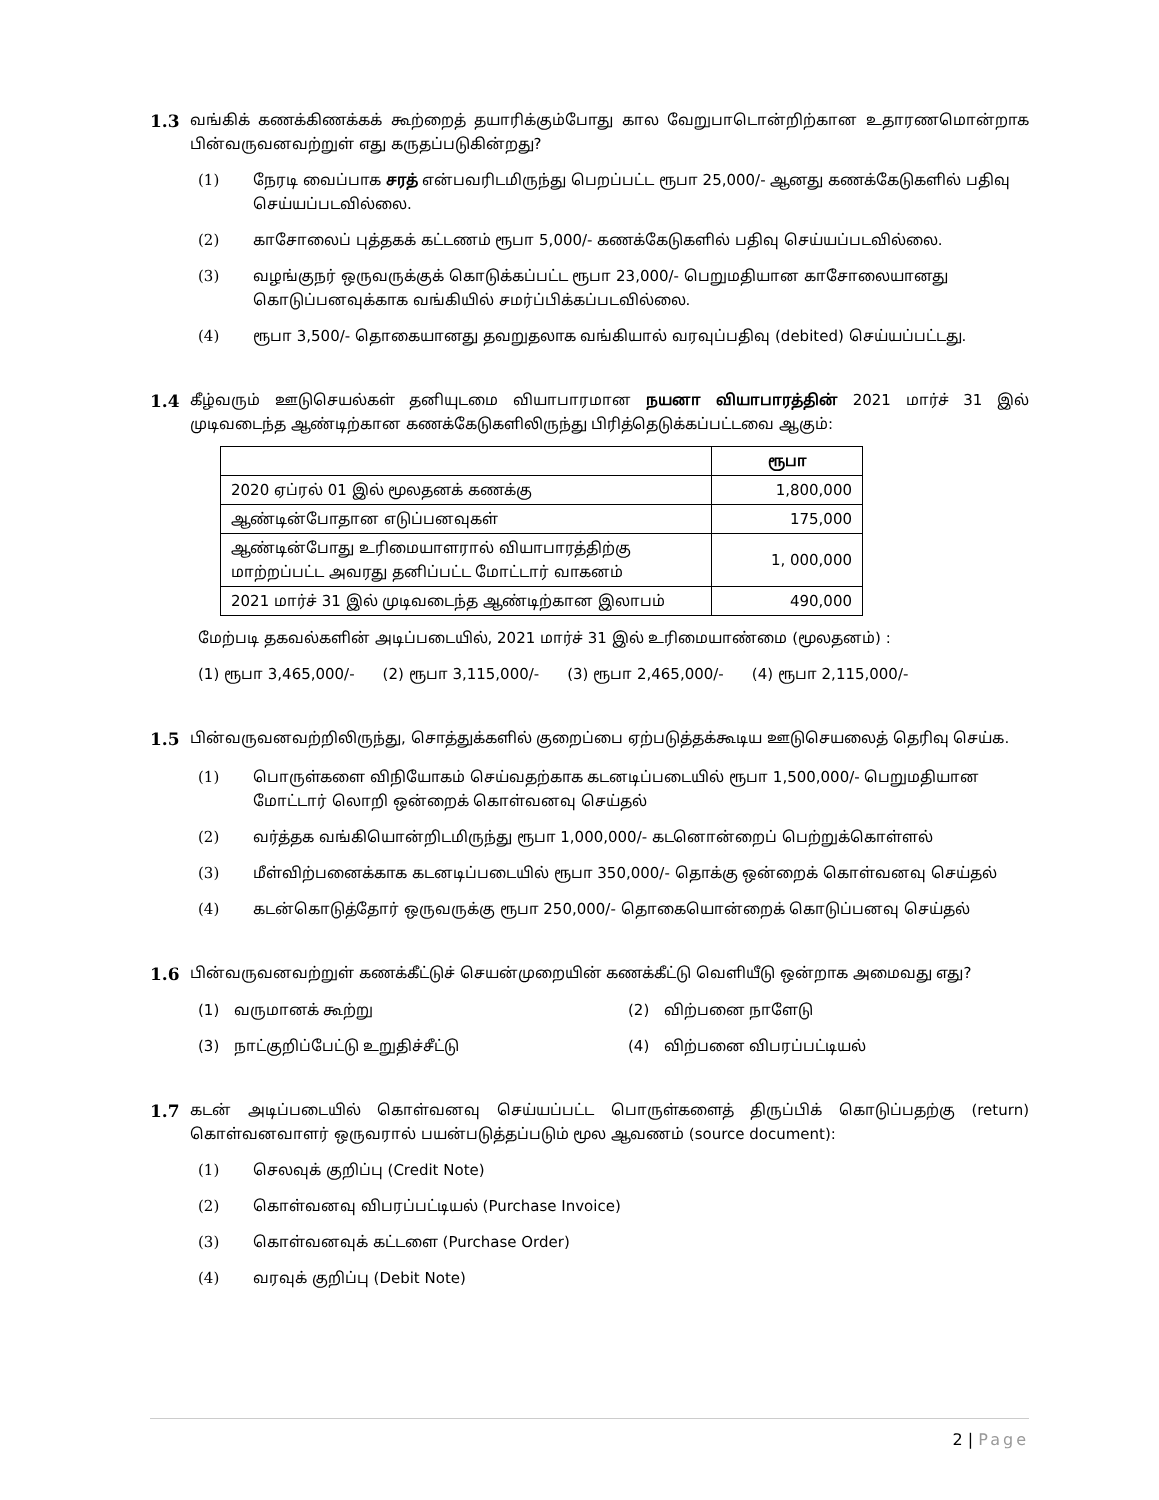1.3 வங்கிக் கணக்கிணக்கக் கூற்றைத் தயாரிக்கும்போது கால வேறுபாடொன்றிற்கான உதாரணமொன்றாக பின்வருவனவற்றுள் எது கருதப்படுகின்றது?
(1) நேரடி வைப்பாக சரத் என்பவரிடமிருந்து பெறப்பட்ட ரூபா 25,000/- ஆனது கணக்கேடுகளில் பதிவு செய்யப்படவில்லை.
(2) காசோலைப் புத்தகக் கட்டணம் ரூபா 5,000/- கணக்கேடுகளில் பதிவு செய்யப்படவில்லை.
(3) வழங்குநர் ஒருவருக்குக் கொடுக்கப்பட்ட ரூபா 23,000/- பெறுமதியான காசோலையானது கொடுப்பனவுக்காக வங்கியில் சமர்ப்பிக்கப்படவில்லை.
(4) ரூபா 3,500/- தொகையானது தவறுதலாக வங்கியால் வரவுப்பதிவு (debited) செய்யப்பட்டது.
1.4 கீழ்வரும் ஊடுசெயல்கள் தனியுடமை வியாபாரமான நயனா வியாபாரத்தின் 2021 மார்ச் 31 இல் முடிவடைந்த ஆண்டிற்கான கணக்கேடுகளிலிருந்து பிரித்தெடுக்கப்பட்டவை ஆகும்:
| | ரூபா |
| --- | --- |
| 2020 ஏப்ரல் 01 இல் மூலதனக் கணக்கு | 1,800,000 |
| ஆண்டின்போதான எடுப்பனவுகள் | 175,000 |
| ஆண்டின்போது உரிமையாளரால் வியாபாரத்திற்கு மாற்றப்பட்ட அவரது தனிப்பட்ட மோட்டார் வாகனம் | 1, 000,000 |
| 2021 மார்ச் 31 இல் முடிவடைந்த ஆண்டிற்கான இலாபம் | 490,000 |
மேற்படி தகவல்களின் அடிப்படையில், 2021 மார்ச் 31 இல் உரிமையாண்மை (மூலதனம்) :
(1) ரூபா 3,465,000/- (2) ரூபா 3,115,000/- (3) ரூபா 2,465,000/- (4) ரூபா 2,115,000/-
1.5 பின்வருவனவற்றிலிருந்து, சொத்துக்களில் குறைப்பை ஏற்படுத்தக்கூடிய ஊடுசெயலைத் தெரிவு செய்க.
(1) பொருள்களை விநியோகம் செய்வதற்காக கடனடிப்படையில் ரூபா 1,500,000/- பெறுமதியான மோட்டார் லொறி ஒன்றைக் கொள்வனவு செய்தல்
(2) வர்த்தக வங்கியொன்றிடமிருந்து ரூபா 1,000,000/- கடனொன்றைப் பெற்றுக்கொள்ளல்
(3) மீள்விற்பனைக்காக கடனடிப்படையில் ரூபா 350,000/- தொக்கு ஒன்றைக் கொள்வனவு செய்தல்
(4) கடன்கொடுத்தோர் ஒருவருக்கு ரூபா 250,000/- தொகையொன்றைக் கொடுப்பனவு செய்தல்
1.6 பின்வருவனவற்றுள் கணக்கீட்டுச் செயன்முறையின் கணக்கீட்டு வெளியீடு ஒன்றாக அமைவது எது?
(1) வருமானக் கூற்று
(2) விற்பனை நாளேடு
(3) நாட்குறிப்பேட்டு உறுதிச்சீட்டு
(4) விற்பனை விபரப்பட்டியல்
1.7 கடன் அடிப்படையில் கொள்வனவு செய்யப்பட்ட பொருள்களைத் திருப்பிக் கொடுப்பதற்கு (return) கொள்வனவாளர் ஒருவரால் பயன்படுத்தப்படும் மூல ஆவணம் (source document):
(1) செலவுக் குறிப்பு (Credit Note)
(2) கொள்வனவு விபரப்பட்டியல் (Purchase Invoice)
(3) கொள்வனவுக் கட்டளை (Purchase Order)
(4) வரவுக் குறிப்பு (Debit Note)
2 | Page